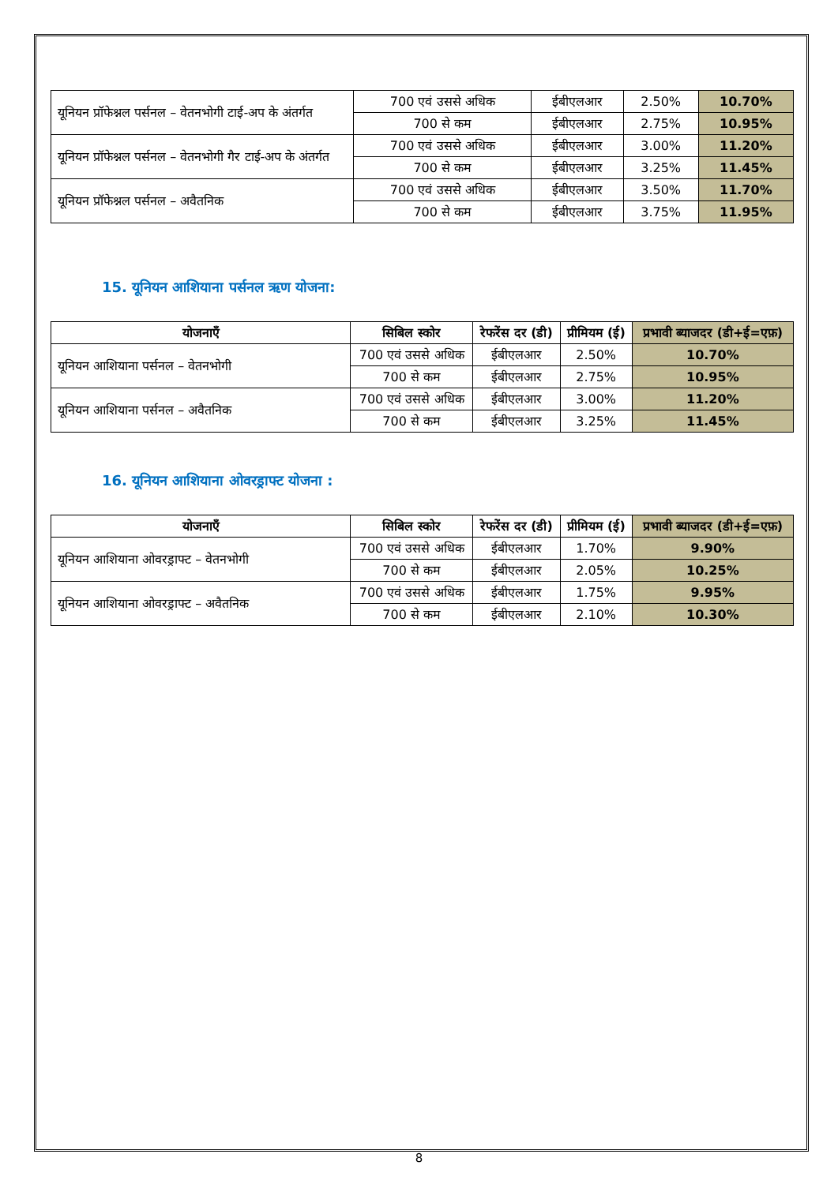| यूनियन प्रॉफेश्नल पर्सनल – वेतनभोगी टाई-अप के अंतर्गत | 700 एवं उससे अधिक | ईबीएलआर | 2.50% | 10.70% |
| | 700 से कम | ईबीएलआर | 2.75% | 10.95% |
| यूनियन प्रॉफेश्नल पर्सनल – वेतनभोगी गैर टाई-अप के अंतर्गत | 700 एवं उससे अधिक | ईबीएलआर | 3.00% | 11.20% |
| | 700 से कम | ईबीएलआर | 3.25% | 11.45% |
| यूनियन प्रॉफेश्नल पर्सनल – अवैतनिक | 700 एवं उससे अधिक | ईबीएलआर | 3.50% | 11.70% |
| | 700 से कम | ईबीएलआर | 3.75% | 11.95% |
15. यूनियन आशियाना पर्सनल ऋण योजना:
| योजनाएँ | सिबिल स्कोर | रेफरेंस दर (डी) | प्रीमियम (ई) | प्रभावी ब्याजदर (डी+ई=एफ़) |
| --- | --- | --- | --- | --- |
| यूनियन आशियाना पर्सनल – वेतनभोगी | 700 एवं उससे अधिक | ईबीएलआर | 2.50% | 10.70% |
| | 700 से कम | ईबीएलआर | 2.75% | 10.95% |
| यूनियन आशियाना पर्सनल – अवैतनिक | 700 एवं उससे अधिक | ईबीएलआर | 3.00% | 11.20% |
| | 700 से कम | ईबीएलआर | 3.25% | 11.45% |
16. यूनियन आशियाना ओवरड्राफ्ट योजना :
| योजनाएँ | सिबिल स्कोर | रेफरेंस दर (डी) | प्रीमियम (ई) | प्रभावी ब्याजदर (डी+ई=एफ़) |
| --- | --- | --- | --- | --- |
| यूनियन आशियाना ओवरड्राफ्ट – वेतनभोगी | 700 एवं उससे अधिक | ईबीएलआर | 1.70% | 9.90% |
| | 700 से कम | ईबीएलआर | 2.05% | 10.25% |
| यूनियन आशियाना ओवरड्राफ्ट – अवैतनिक | 700 एवं उससे अधिक | ईबीएलआर | 1.75% | 9.95% |
| | 700 से कम | ईबीएलआर | 2.10% | 10.30% |
8